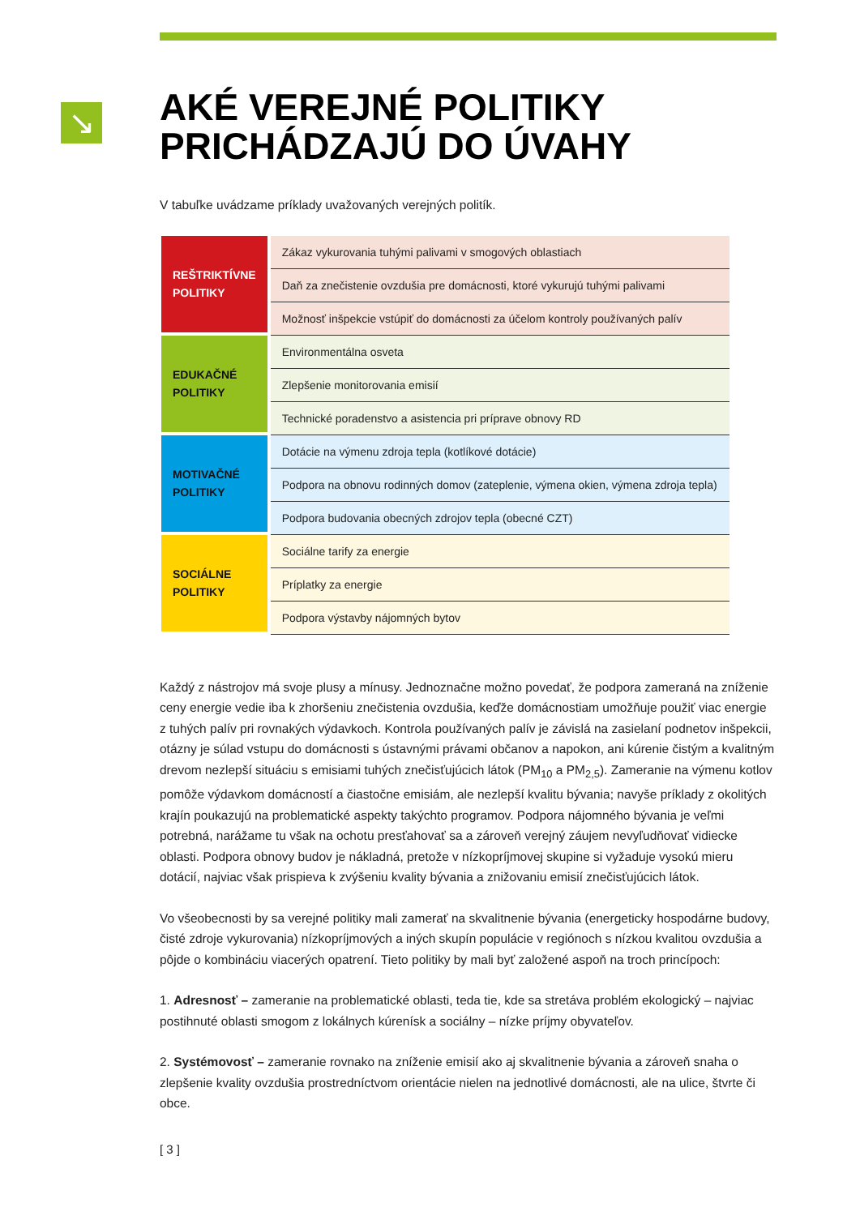↘
AKÉ VEREJNÉ POLITIKY PRICHÁDZAJÚ DO ÚVAHY
V tabuľke uvádzame príklady uvažovaných verejných politík.
| REŠTRIKTÍVNE POLITIKY | Zákaz vykurovania tuhými palivami v smogových oblastiach |
| | Daň za znečistenie ovzdušia pre domácnosti, ktoré vykurujú tuhými palivami |
| | Možnosť inšpekcie vstúpiť do domácnosti za účelom kontroly používaných palív |
| EDUKAČNÉ POLITIKY | Environmentálna osveta |
| | Zlepšenie monitorovania emisií |
| | Technické poradenstvo a asistencia pri príprave obnovy RD |
| MOTIVAČNÉ POLITIKY | Dotácie na výmenu zdroja tepla (kotlíkové dotácie) |
| | Podpora na obnovu rodinných domov (zateplenie, výmena okien, výmena zdroja tepla) |
| | Podpora budovania obecných zdrojov tepla (obecné CZT) |
| SOCIÁLNE POLITIKY | Sociálne tarify za energie |
| | Príplatky za energie |
| | Podpora výstavby nájomných bytov |
Každý z nástrojov má svoje plusy a mínusy. Jednoznačne možno povedať, že podpora zameraná na zníženie ceny energie vedie iba k zhoršeniu znečistenia ovzdušia, keďže domácnostiam umožňuje použiť viac energie z tuhých palív pri rovnakých výdavkoch. Kontrola používaných palív je závislá na zasielaní podnetov inšpekcii, otázny je súlad vstupu do domácnosti s ústavnými právami občanov a napokon, ani kúrenie čistým a kvalitným drevom nezlepší situáciu s emisiami tuhých znečisťujúcich látok (PM<sub>10</sub> a PM<sub>2,5</sub>). Zameranie na výmenu kotlov pomôže výdavkom domácností a čiastočne emisiám, ale nezlepší kvalitu bývania; navyše príklady z okolitých krajín poukazujú na problematické aspekty takýchto programov. Podpora nájomného bývania je veľmi potrebná, narážame tu však na ochotu presťahovať sa a zároveň verejný záujem nevyľudňovať vidiecke oblasti. Podpora obnovy budov je nákladná, pretože v nízkopríjmovej skupine si vyžaduje vysokú mieru dotácií, najviac však prispieva k zvýšeniu kvality bývania a znižovaniu emisií znečisťujúcich látok.
Vo všeobecnosti by sa verejné politiky mali zamerať na skvalitnenie bývania (energeticky hospodárne budovy, čisté zdroje vykurovania) nízkopríjmových a iných skupín populácie v regiónoch s nízkou kvalitou ovzdušia a pôjde o kombináciu viacerých opatrení. Tieto politiky by mali byť založené aspoň na troch princípoch:
1. Adresnosť – zameranie na problematické oblasti, teda tie, kde sa stretáva problém ekologický – najviac postihnuté oblasti smogom z lokálnych kúrenísk a sociálny – nízke príjmy obyvateľov.
2. Systémovosť – zameranie rovnako na zníženie emisií ako aj skvalitnenie bývania a zároveň snaha o zlepšenie kvality ovzdušia prostredníctvom orientácie nielen na jednotlivé domácnosti, ale na ulice, štvrte či obce.
[ 3 ]